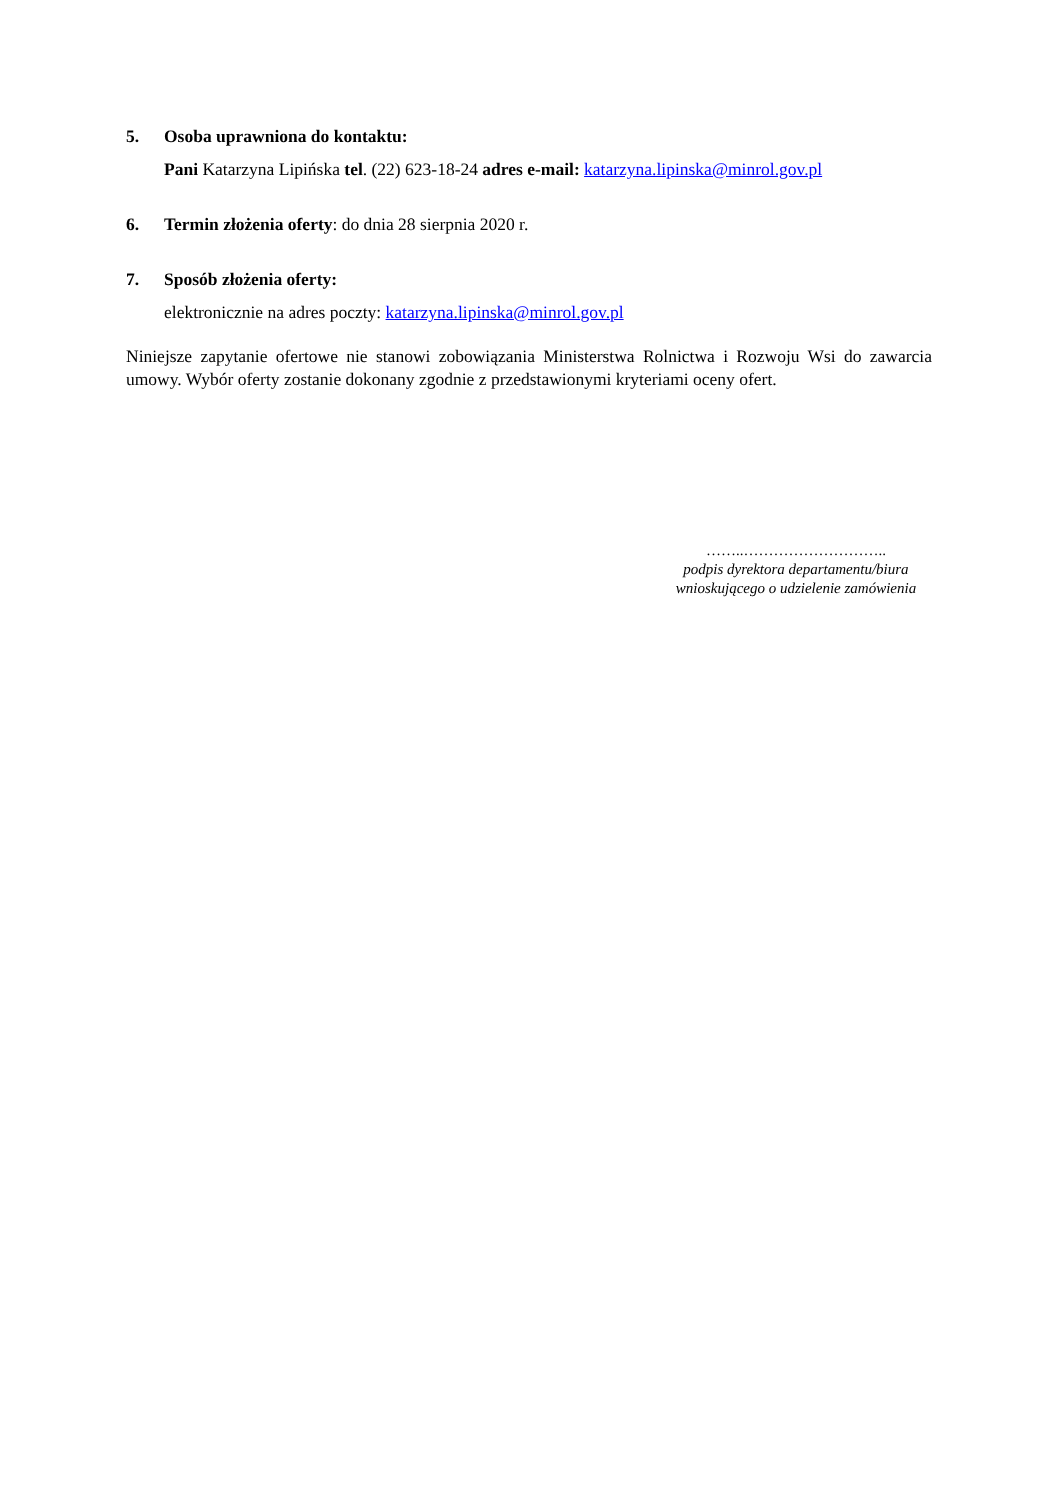5. Osoba uprawniona do kontaktu:
Pani Katarzyna Lipińska tel. (22) 623-18-24 adres e-mail: katarzyna.lipinska@minrol.gov.pl
6. Termin złożenia oferty: do dnia 28 sierpnia 2020 r.
7. Sposób złożenia oferty:
elektronicznie na adres poczty: katarzyna.lipinska@minrol.gov.pl
Niniejsze zapytanie ofertowe nie stanowi zobowiązania Ministerstwa Rolnictwa i Rozwoju Wsi do zawarcia umowy. Wybór oferty zostanie dokonany zgodnie z przedstawionymi kryteriami oceny ofert.
……..………………………..
podpis dyrektora departamentu/biura
wnioskującego o udzielenie zamówienia